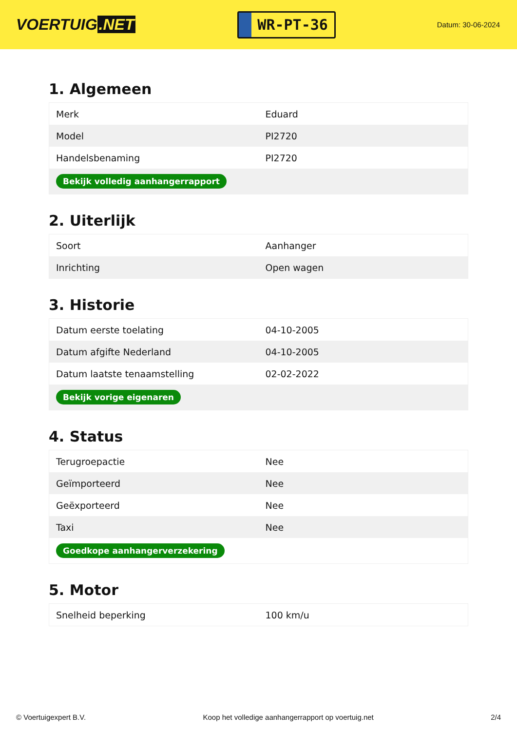VOERTUIG.NET
WR-PT-36
Datum: 30-06-2024
1. Algemeen
| Merk | Eduard |
| Model | PI2720 |
| Handelsbenaming | PI2720 |
| Bekijk volledig aanhangerrapport | |
2. Uiterlijk
| Soort | Aanhanger |
| Inrichting | Open wagen |
3. Historie
| Datum eerste toelating | 04-10-2005 |
| Datum afgifte Nederland | 04-10-2005 |
| Datum laatste tenaamstelling | 02-02-2022 |
| Bekijk vorige eigenaren | |
4. Status
| Terugroepactie | Nee |
| Geïmporteerd | Nee |
| Geëxporteerd | Nee |
| Taxi | Nee |
| Goedkope aanhangerverzekering | |
5. Motor
| Snelheid beperking | 100 km/u |
© Voertuigexpert B.V. Koop het volledige aanhangerrapport op voertuig.net 2/4